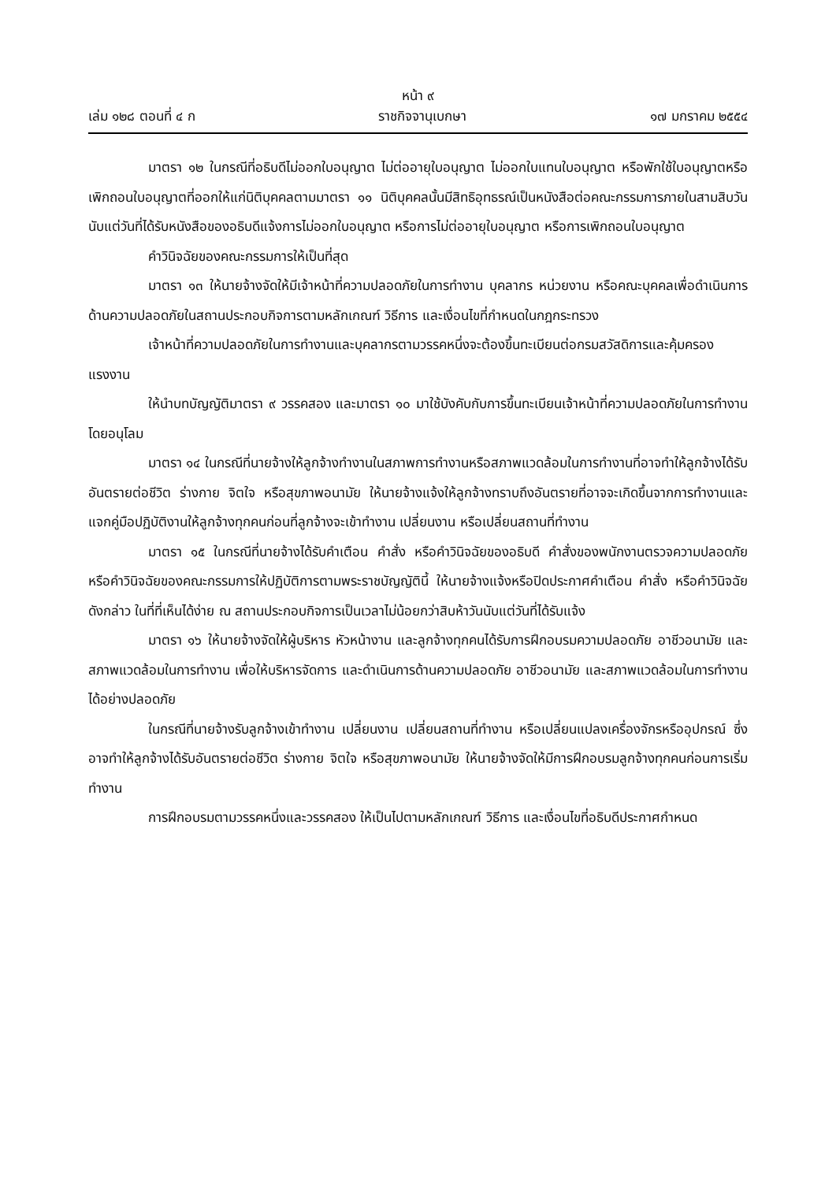หน้า ๙
เล่ม ๑๒๘ ตอนที่ ๔ ก ราชกิจจานุเบกษา ๑๗ มกราคม ๒๕๕๔
มาตรา ๑๒ ในกรณีที่อธิบดีไม่ออกใบอนุญาต ไม่ต่ออายุใบอนุญาต ไม่ออกใบแทนใบอนุญาต หรือพักใช้ใบอนุญาตหรือเพิกถอนใบอนุญาตที่ออกให้แก่นิติบุคคลตามมาตรา ๑๑ นิติบุคคลนั้นมีสิทธิอุทธรณ์เป็นหนังสือต่อคณะกรรมการภายในสามสิบวันนับแต่วันที่ได้รับหนังสือของอธิบดีแจ้งการไม่ออกใบอนุญาต หรือการไม่ต่ออายุใบอนุญาต หรือการเพิกถอนใบอนุญาต
คำวินิจฉัยของคณะกรรมการให้เป็นที่สุด
มาตรา ๑๓ ให้นายจ้างจัดให้มีเจ้าหน้าที่ความปลอดภัยในการทำงาน บุคลากร หน่วยงาน หรือคณะบุคคลเพื่อดำเนินการด้านความปลอดภัยในสถานประกอบกิจการตามหลักเกณฑ์ วิธีการ และเงื่อนไขที่กำหนดในกฎกระทรวง
เจ้าหน้าที่ความปลอดภัยในการทำงานและบุคลากรตามวรรคหนึ่งจะต้องขึ้นทะเบียนต่อกรมสวัสดิการและคุ้มครองแรงงาน
ให้นำบทบัญญัติมาตรา ๙ วรรคสอง และมาตรา ๑๐ มาใช้บังคับกับการขึ้นทะเบียนเจ้าหน้าที่ความปลอดภัยในการทำงาน โดยอนุโลม
มาตรา ๑๔ ในกรณีที่นายจ้างให้ลูกจ้างทำงานในสภาพการทำงานหรือสภาพแวดล้อมในการทำงานที่อาจทำให้ลูกจ้างได้รับอันตรายต่อชีวิต ร่างกาย จิตใจ หรือสุขภาพอนามัย ให้นายจ้างแจ้งให้ลูกจ้างทราบถึงอันตรายที่อาจจะเกิดขึ้นจากการทำงานและแจกคู่มือปฏิบัติงานให้ลูกจ้างทุกคนก่อนที่ลูกจ้างจะเข้าทำงาน เปลี่ยนงาน หรือเปลี่ยนสถานที่ทำงาน
มาตรา ๑๕ ในกรณีที่นายจ้างได้รับคำเตือน คำสั่ง หรือคำวินิจฉัยของอธิบดี คำสั่งของพนักงานตรวจความปลอดภัย หรือคำวินิจฉัยของคณะกรรมการให้ปฏิบัติการตามพระราชบัญญัตินี้ ให้นายจ้างแจ้งหรือปิดประกาศคำเตือน คำสั่ง หรือคำวินิจฉัยดังกล่าว ในที่ที่เห็นได้ง่าย ณ สถานประกอบกิจการเป็นเวลาไม่น้อยกว่าสิบห้าวันนับแต่วันที่ได้รับแจ้ง
มาตรา ๑๖ ให้นายจ้างจัดให้ผู้บริหาร หัวหน้างาน และลูกจ้างทุกคนได้รับการฝึกอบรมความปลอดภัย อาชีวอนามัย และสภาพแวดล้อมในการทำงาน เพื่อให้บริหารจัดการ และดำเนินการด้านความปลอดภัย อาชีวอนามัย และสภาพแวดล้อมในการทำงานได้อย่างปลอดภัย
ในกรณีที่นายจ้างรับลูกจ้างเข้าทำงาน เปลี่ยนงาน เปลี่ยนสถานที่ทำงาน หรือเปลี่ยนแปลงเครื่องจักรหรืออุปกรณ์ ซึ่งอาจทำให้ลูกจ้างได้รับอันตรายต่อชีวิต ร่างกาย จิตใจ หรือสุขภาพอนามัย ให้นายจ้างจัดให้มีการฝึกอบรมลูกจ้างทุกคนก่อนการเริ่มทำงาน
การฝึกอบรมตามวรรคหนึ่งและวรรคสอง ให้เป็นไปตามหลักเกณฑ์ วิธีการ และเงื่อนไขที่อธิบดีประกาศกำหนด